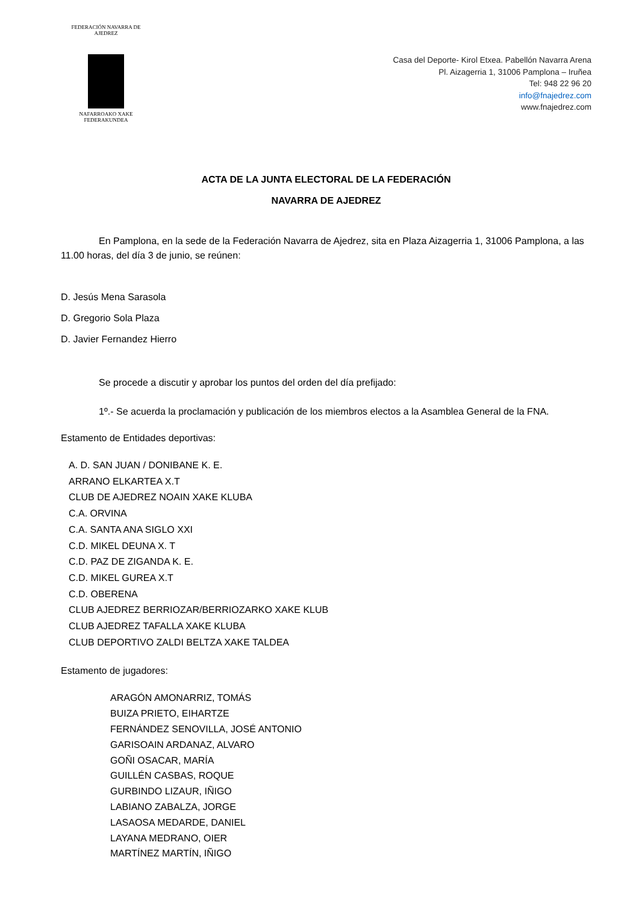FEDERACIÓN NAVARRA DE AJEDREZ
NAFARROAKO XAKE FEDERAKUNDEA
Casa del Deporte- Kirol Etxea. Pabellón Navarra Arena
Pl. Aizagerria 1, 31006 Pamplona – Iruñea
Tel: 948 22 96 20
info@fnajedrez.com
www.fnajedrez.com
ACTA DE LA JUNTA ELECTORAL DE LA FEDERACIÓN
NAVARRA DE AJEDREZ
En Pamplona, en la sede de la Federación Navarra de Ajedrez, sita en Plaza Aizagerria 1, 31006 Pamplona, a las 11.00 horas, del día 3 de junio, se reúnen:
D. Jesús Mena Sarasola
D. Gregorio Sola Plaza
D. Javier Fernandez Hierro
Se procede a discutir y aprobar los puntos del orden del día prefijado:
1º.- Se acuerda la proclamación y publicación de los miembros electos a la Asamblea General de la FNA.
Estamento de Entidades deportivas:
A. D. SAN JUAN / DONIBANE K. E.
ARRANO ELKARTEA X.T
CLUB DE AJEDREZ NOAIN XAKE KLUBA
C.A. ORVINA
C.A. SANTA ANA SIGLO XXI
C.D. MIKEL DEUNA X. T
C.D. PAZ DE ZIGANDA K. E.
C.D. MIKEL GUREA X.T
C.D. OBERENA
CLUB AJEDREZ BERRIOZAR/BERRIOZARKO XAKE KLUB
CLUB AJEDREZ TAFALLA XAKE KLUBA
CLUB DEPORTIVO ZALDI BELTZA XAKE TALDEA
Estamento de jugadores:
ARAGÓN AMONARRIZ, TOMÁS
BUIZA PRIETO, EIHARTZE
FERNÁNDEZ SENOVILLA, JOSÉ ANTONIO
GARISOAIN ARDANAZ, ALVARO
GOÑI OSACAR, MARÍA
GUILLÉN CASBAS, ROQUE
GURBINDO LIZAUR, IÑIGO
LABIANO ZABALZA, JORGE
LASAOSA MEDARDE, DANIEL
LAYANA MEDRANO, OIER
MARTÍNEZ MARTÍN, IÑIGO